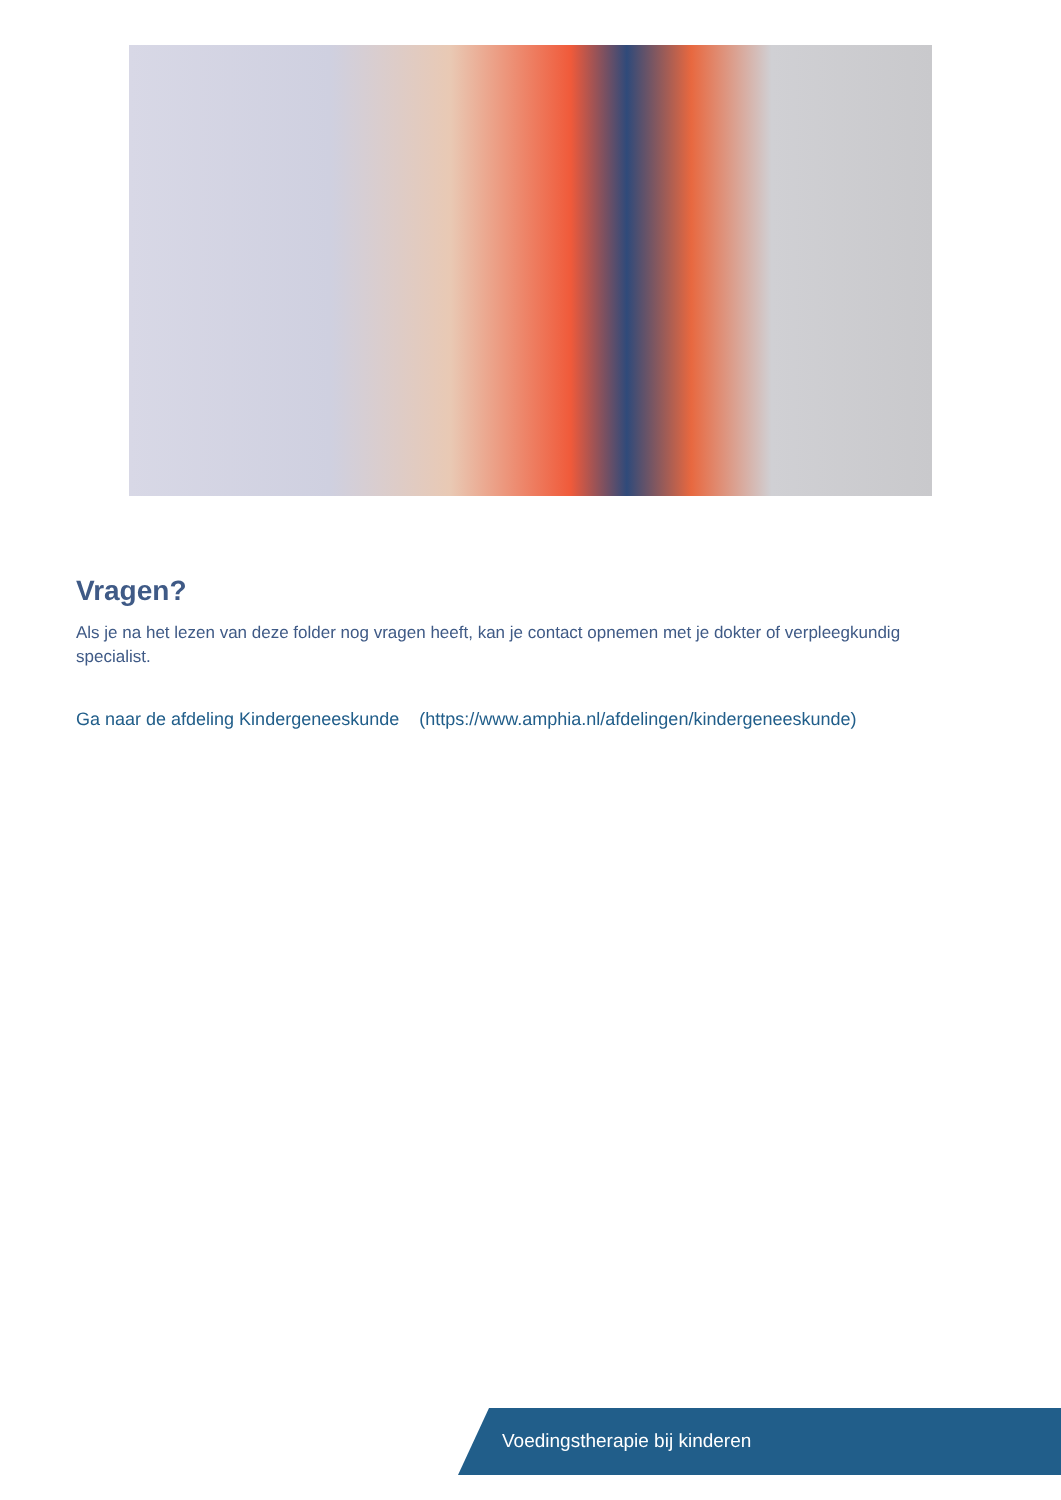Vragen?
Als je na het lezen van deze folder nog vragen heeft, kan je contact opnemen met je dokter of verpleegkundig specialist.
Ga naar de afdeling Kindergeneeskunde (https://www.amphia.nl/afdelingen/kindergeneeskunde)
Voedingstherapie bij kinderen